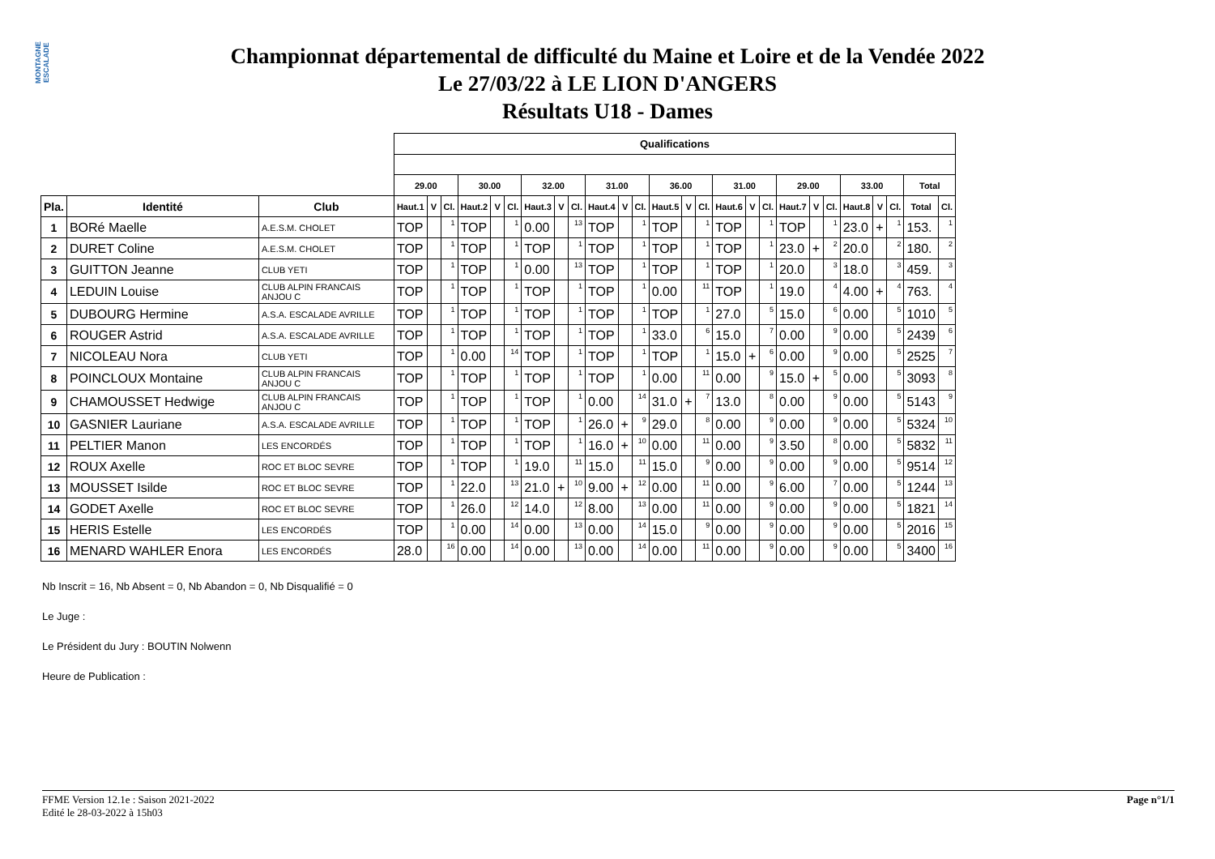MONTAGNE ESCALADE
Championnat départemental de difficulté du Maine et Loire et de la Vendée 2022
Le 27/03/22 à LE LION D'ANGERS
Résultats U18 - Dames
| | | | Qualifications | | | | | | | | | | | | | | | | | | | | | | | | | |
| --- | --- | --- | --- | --- | --- | --- | --- | --- | --- | --- | --- | --- | --- | --- | --- | --- | --- | --- | --- | --- | --- | --- | --- | --- | --- | --- | --- | --- |
| | | | 29.00 | | | 30.00 | | | 32.00 | | | 31.00 | | | 36.00 | | | 31.00 | | | 29.00 | | | 33.00 | | | Total | |
| Pla. | Identité | Club | Haut.1 | V | Cl. | Haut.2 | V | Cl. | Haut.3 | V | Cl. | Haut.4 | V | Cl. | Haut.5 | V | Cl. | Haut.6 | V | Cl. | Haut.7 | V | Cl. | Haut.8 | V | Cl. | Total | Cl. |
| 1 | BORé Maelle | A.E.S.M. CHOLET | TOP | | 1 | TOP | | 1 | 0.00 | | 13 | TOP | | 1 | TOP | | 1 | TOP | | 1 | TOP | | 1 | 23.0 | + | 1 | 153. | 1 |
| 2 | DURET Coline | A.E.S.M. CHOLET | TOP | | 1 | TOP | | 1 | TOP | | 1 | TOP | | 1 | TOP | | 1 | TOP | | 1 | 23.0 | + | 2 | 20.0 | | 2 | 180. | 2 |
| 3 | GUITTON Jeanne | CLUB YETI | TOP | | 1 | TOP | | 1 | 0.00 | | 13 | TOP | | 1 | TOP | | 1 | TOP | | 1 | 20.0 | | 3 | 18.0 | | 3 | 459. | 3 |
| 4 | LEDUIN Louise | CLUB ALPIN FRANCAIS ANJOU C | TOP | | 1 | TOP | | 1 | TOP | | 1 | TOP | | 1 | 0.00 | | 11 | TOP | | 1 | 19.0 | | 4 | 4.00 | + | 4 | 763. | 4 |
| 5 | DUBOURG Hermine | A.S.A. ESCALADE AVRILLE | TOP | | 1 | TOP | | 1 | TOP | | 1 | TOP | | 1 | TOP | | 1 | 27.0 | | 5 | 15.0 | | 6 | 0.00 | | 5 | 1010 | 5 |
| 6 | ROUGER Astrid | A.S.A. ESCALADE AVRILLE | TOP | | 1 | TOP | | 1 | TOP | | 1 | TOP | | 1 | 33.0 | | 6 | 15.0 | | 7 | 0.00 | | 9 | 0.00 | | 5 | 2439 | 6 |
| 7 | NICOLEAU Nora | CLUB YETI | TOP | | 1 | 0.00 | | 14 | TOP | | 1 | TOP | | 1 | TOP | | 1 | 15.0 | + | 6 | 0.00 | | 9 | 0.00 | | 5 | 2525 | 7 |
| 8 | POINCLOUX Montaine | CLUB ALPIN FRANCAIS ANJOU C | TOP | | 1 | TOP | | 1 | TOP | | 1 | TOP | | 1 | 0.00 | | 11 | 0.00 | | 9 | 15.0 | + | 5 | 0.00 | | 5 | 3093 | 8 |
| 9 | CHAMOUSSET Hedwige | CLUB ALPIN FRANCAIS ANJOU C | TOP | | 1 | TOP | | 1 | TOP | | 1 | 0.00 | | 14 | 31.0 | + | 7 | 13.0 | | 8 | 0.00 | | 9 | 0.00 | | 5 | 5143 | 9 |
| 10 | GASNIER Lauriane | A.S.A. ESCALADE AVRILLE | TOP | | 1 | TOP | | 1 | TOP | | 1 | 26.0 | + | 9 | 29.0 | | 8 | 0.00 | | 9 | 0.00 | | 9 | 0.00 | | 5 | 5324 | 10 |
| 11 | PELTIER Manon | LES ENCORDÉS | TOP | | 1 | TOP | | 1 | TOP | | 1 | 16.0 | + | 10 | 0.00 | | 11 | 0.00 | | 9 | 3.50 | | 8 | 0.00 | | 5 | 5832 | 11 |
| 12 | ROUX Axelle | ROC ET BLOC SEVRE | TOP | | 1 | TOP | | 1 | 19.0 | | 11 | 15.0 | | 11 | 15.0 | | 9 | 0.00 | | 9 | 0.00 | | 9 | 0.00 | | 5 | 9514 | 12 |
| 13 | MOUSSET Isilde | ROC ET BLOC SEVRE | TOP | | 1 | 22.0 | | 13 | 21.0 | + | 10 | 9.00 | + | 12 | 0.00 | | 11 | 0.00 | | 9 | 6.00 | | 7 | 0.00 | | 5 | 1244 | 13 |
| 14 | GODET Axelle | ROC ET BLOC SEVRE | TOP | | 1 | 26.0 | | 12 | 14.0 | | 12 | 8.00 | | 13 | 0.00 | | 11 | 0.00 | | 9 | 0.00 | | 9 | 0.00 | | 5 | 1821 | 14 |
| 15 | HERIS Estelle | LES ENCORDÉS | TOP | | 1 | 0.00 | | 14 | 0.00 | | 13 | 0.00 | | 14 | 15.0 | | 9 | 0.00 | | 9 | 0.00 | | 9 | 0.00 | | 5 | 2016 | 15 |
| 16 | MENARD WAHLER Enora | LES ENCORDÉS | 28.0 | | 16 | 0.00 | | 14 | 0.00 | | 13 | 0.00 | | 14 | 0.00 | | 11 | 0.00 | | 9 | 0.00 | | 9 | 0.00 | | 5 | 3400 | 16 |
Nb Inscrit = 16, Nb Absent = 0, Nb Abandon = 0, Nb Disqualifié = 0
Le Juge :
Le Président du Jury : BOUTIN Nolwenn
Heure de Publication :
Page n°1/1 FFME Version 12.1e : Saison 2021-2022
Edité le 28-03-2022 à 15h03